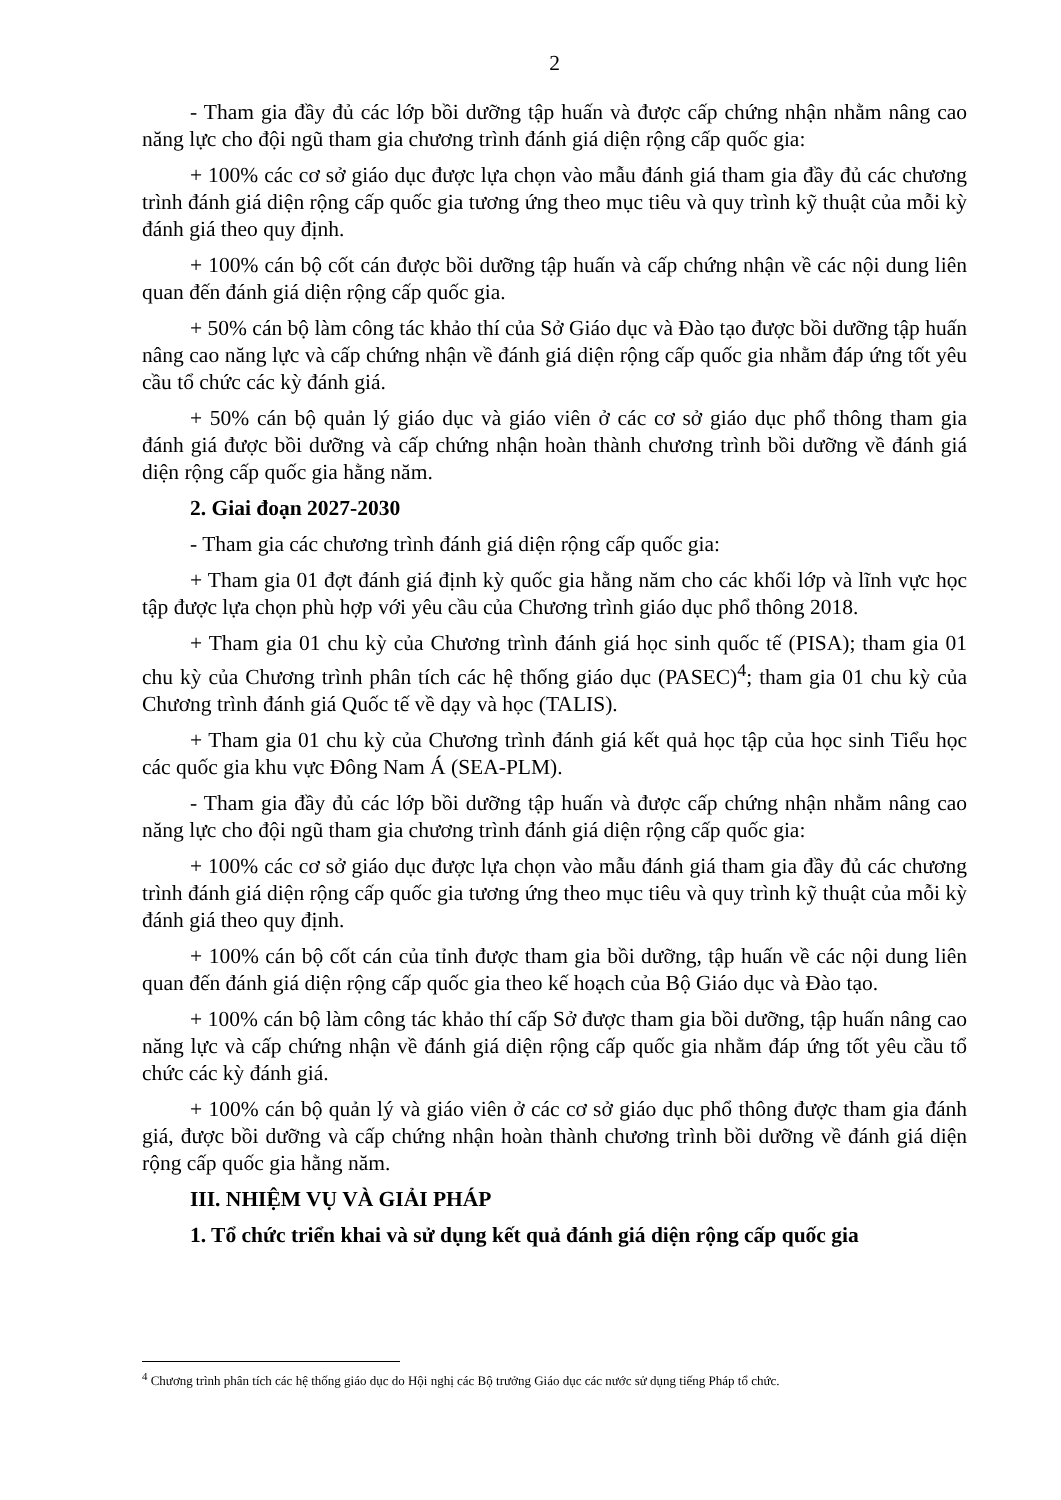2
- Tham gia đầy đủ các lớp bồi dưỡng tập huấn và được cấp chứng nhận nhằm nâng cao năng lực cho đội ngũ tham gia chương trình đánh giá diện rộng cấp quốc gia:
+ 100% các cơ sở giáo dục được lựa chọn vào mẫu đánh giá tham gia đầy đủ các chương trình đánh giá diện rộng cấp quốc gia tương ứng theo mục tiêu và quy trình kỹ thuật của mỗi kỳ đánh giá theo quy định.
+ 100% cán bộ cốt cán được bồi dưỡng tập huấn và cấp chứng nhận về các nội dung liên quan đến đánh giá diện rộng cấp quốc gia.
+ 50% cán bộ làm công tác khảo thí của Sở Giáo dục và Đào tạo được bồi dưỡng tập huấn nâng cao năng lực và cấp chứng nhận về đánh giá diện rộng cấp quốc gia nhằm đáp ứng tốt yêu cầu tổ chức các kỳ đánh giá.
+ 50% cán bộ quản lý giáo dục và giáo viên ở các cơ sở giáo dục phổ thông tham gia đánh giá được bồi dưỡng và cấp chứng nhận hoàn thành chương trình bồi dưỡng về đánh giá diện rộng cấp quốc gia hằng năm.
2. Giai đoạn 2027-2030
- Tham gia các chương trình đánh giá diện rộng cấp quốc gia:
+ Tham gia 01 đợt đánh giá định kỳ quốc gia hằng năm cho các khối lớp và lĩnh vực học tập được lựa chọn phù hợp với yêu cầu của Chương trình giáo dục phổ thông 2018.
+ Tham gia 01 chu kỳ của Chương trình đánh giá học sinh quốc tế (PISA); tham gia 01 chu kỳ của Chương trình phân tích các hệ thống giáo dục (PASEC)<sup>4</sup>; tham gia 01 chu kỳ của Chương trình đánh giá Quốc tế về dạy và học (TALIS).
+ Tham gia 01 chu kỳ của Chương trình đánh giá kết quả học tập của học sinh Tiểu học các quốc gia khu vực Đông Nam Á (SEA-PLM).
- Tham gia đầy đủ các lớp bồi dưỡng tập huấn và được cấp chứng nhận nhằm nâng cao năng lực cho đội ngũ tham gia chương trình đánh giá diện rộng cấp quốc gia:
+ 100% các cơ sở giáo dục được lựa chọn vào mẫu đánh giá tham gia đầy đủ các chương trình đánh giá diện rộng cấp quốc gia tương ứng theo mục tiêu và quy trình kỹ thuật của mỗi kỳ đánh giá theo quy định.
+ 100% cán bộ cốt cán của tỉnh được tham gia bồi dưỡng, tập huấn về các nội dung liên quan đến đánh giá diện rộng cấp quốc gia theo kế hoạch của Bộ Giáo dục và Đào tạo.
+ 100% cán bộ làm công tác khảo thí cấp Sở được tham gia bồi dưỡng, tập huấn nâng cao năng lực và cấp chứng nhận về đánh giá diện rộng cấp quốc gia nhằm đáp ứng tốt yêu cầu tổ chức các kỳ đánh giá.
+ 100% cán bộ quản lý và giáo viên ở các cơ sở giáo dục phổ thông được tham gia đánh giá, được bồi dưỡng và cấp chứng nhận hoàn thành chương trình bồi dưỡng về đánh giá diện rộng cấp quốc gia hằng năm.
III. NHIỆM VỤ VÀ GIẢI PHÁP
1. Tổ chức triển khai và sử dụng kết quả đánh giá diện rộng cấp quốc gia
<sup>4</sup> Chương trình phân tích các hệ thống giáo dục do Hội nghị các Bộ trưởng Giáo dục các nước sử dụng tiếng Pháp tổ chức.